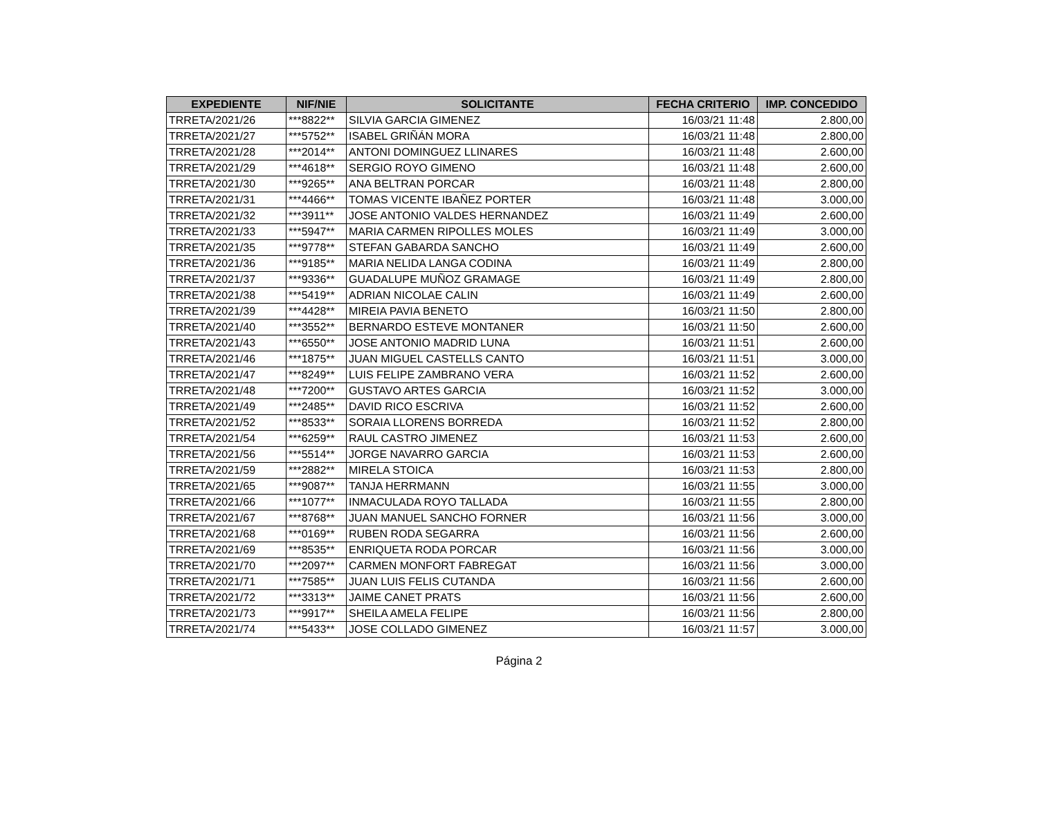| EXPEDIENTE | NIF/NIE | SOLICITANTE | FECHA CRITERIO | IMP. CONCEDIDO |
| --- | --- | --- | --- | --- |
| TRRETA/2021/26 | ***8822** | SILVIA GARCIA GIMENEZ | 16/03/21 11:48 | 2.800,00 |
| TRRETA/2021/27 | ***5752** | ISABEL GRIÑÁN MORA | 16/03/21 11:48 | 2.800,00 |
| TRRETA/2021/28 | ***2014** | ANTONI DOMINGUEZ LLINARES | 16/03/21 11:48 | 2.600,00 |
| TRRETA/2021/29 | ***4618** | SERGIO ROYO GIMENO | 16/03/21 11:48 | 2.600,00 |
| TRRETA/2021/30 | ***9265** | ANA BELTRAN PORCAR | 16/03/21 11:48 | 2.800,00 |
| TRRETA/2021/31 | ***4466** | TOMAS VICENTE IBAÑEZ PORTER | 16/03/21 11:48 | 3.000,00 |
| TRRETA/2021/32 | ***3911** | JOSE ANTONIO VALDES HERNANDEZ | 16/03/21 11:49 | 2.600,00 |
| TRRETA/2021/33 | ***5947** | MARIA CARMEN RIPOLLES MOLES | 16/03/21 11:49 | 3.000,00 |
| TRRETA/2021/35 | ***9778** | STEFAN GABARDA SANCHO | 16/03/21 11:49 | 2.600,00 |
| TRRETA/2021/36 | ***9185** | MARIA NELIDA LANGA CODINA | 16/03/21 11:49 | 2.800,00 |
| TRRETA/2021/37 | ***9336** | GUADALUPE MUÑOZ GRAMAGE | 16/03/21 11:49 | 2.800,00 |
| TRRETA/2021/38 | ***5419** | ADRIAN NICOLAE CALIN | 16/03/21 11:49 | 2.600,00 |
| TRRETA/2021/39 | ***4428** | MIREIA PAVIA BENETO | 16/03/21 11:50 | 2.800,00 |
| TRRETA/2021/40 | ***3552** | BERNARDO ESTEVE MONTANER | 16/03/21 11:50 | 2.600,00 |
| TRRETA/2021/43 | ***6550** | JOSE ANTONIO MADRID LUNA | 16/03/21 11:51 | 2.600,00 |
| TRRETA/2021/46 | ***1875** | JUAN MIGUEL CASTELLS CANTO | 16/03/21 11:51 | 3.000,00 |
| TRRETA/2021/47 | ***8249** | LUIS FELIPE ZAMBRANO VERA | 16/03/21 11:52 | 2.600,00 |
| TRRETA/2021/48 | ***7200** | GUSTAVO ARTES GARCIA | 16/03/21 11:52 | 3.000,00 |
| TRRETA/2021/49 | ***2485** | DAVID RICO ESCRIVA | 16/03/21 11:52 | 2.600,00 |
| TRRETA/2021/52 | ***8533** | SORAIA LLORENS BORREDA | 16/03/21 11:52 | 2.800,00 |
| TRRETA/2021/54 | ***6259** | RAUL CASTRO JIMENEZ | 16/03/21 11:53 | 2.600,00 |
| TRRETA/2021/56 | ***5514** | JORGE NAVARRO GARCIA | 16/03/21 11:53 | 2.600,00 |
| TRRETA/2021/59 | ***2882** | MIRELA STOICA | 16/03/21 11:53 | 2.800,00 |
| TRRETA/2021/65 | ***9087** | TANJA HERRMANN | 16/03/21 11:55 | 3.000,00 |
| TRRETA/2021/66 | ***1077** | INMACULADA ROYO TALLADA | 16/03/21 11:55 | 2.800,00 |
| TRRETA/2021/67 | ***8768** | JUAN MANUEL SANCHO FORNER | 16/03/21 11:56 | 3.000,00 |
| TRRETA/2021/68 | ***0169** | RUBEN RODA SEGARRA | 16/03/21 11:56 | 2.600,00 |
| TRRETA/2021/69 | ***8535** | ENRIQUETA RODA PORCAR | 16/03/21 11:56 | 3.000,00 |
| TRRETA/2021/70 | ***2097** | CARMEN MONFORT FABREGAT | 16/03/21 11:56 | 3.000,00 |
| TRRETA/2021/71 | ***7585** | JUAN LUIS FELIS CUTANDA | 16/03/21 11:56 | 2.600,00 |
| TRRETA/2021/72 | ***3313** | JAIME CANET PRATS | 16/03/21 11:56 | 2.600,00 |
| TRRETA/2021/73 | ***9917** | SHEILA AMELA FELIPE | 16/03/21 11:56 | 2.800,00 |
| TRRETA/2021/74 | ***5433** | JOSE COLLADO GIMENEZ | 16/03/21 11:57 | 3.000,00 |
Página 2